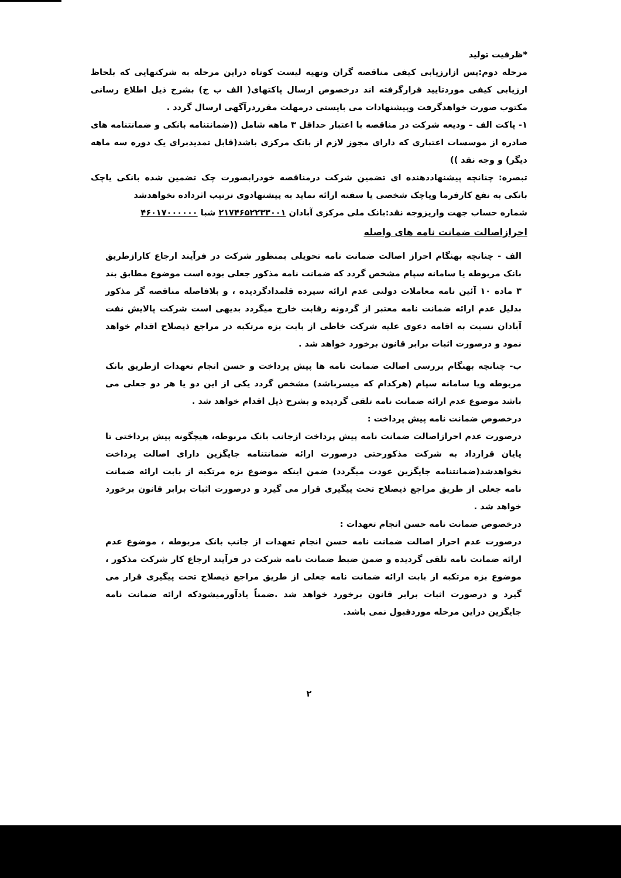*ظرفیت تولید
مرحله دوم:پس ازارزیابی کیفی مناقصه گران وتهیه لیست کوتاه دراین مرحله به شرکتهایی که بلحاظ ارزیابی کیفی موردتایید قرارگرفته اند درخصوص ارسال پاکتهای( الف ب ج) بشرح ذیل اطلاع رسانی مکتوب صورت خواهدگرفت وپیشنهادات می بایستی درمهلت مقرردرآگهی ارسال گردد .
۱- پاکت الف – ودیعه شرکت در مناقصه با اعتبار حداقل ۳ ماهه شامل ((ضمانتنامه بانکی و ضمانتنامه های صادره از موسسات اعتباری که دارای مجوز لازم از بانک مرکزی باشد(قابل تمدیدبرای یک دوره سه ماهه دیگر) و وجه نقد ))
تبصره: چنانچه پیشنهاددهنده ای تضمین شرکت درمناقصه خودرابصورت چک تضمین شده بانکی یاچک بانکی به نفع کارفرما ویاچک شخصی یا سفته ارائه نماید به پیشنهادوی ترتیب اثرداده نخواهدشد
شماره حساب جهت واریزوجه نقد:بانک ملی مرکزی آبادان ۲۱۷۴۶۵۲۲۳۳۰۰۱ شبا ۴۶۰۱۷۰۰۰۰۰۰
احرازاصالت ضمانت نامه های واصله
الف - چنانچه بهنگام احراز اصالت ضمانت نامه تحویلی بمنظور شرکت در فرآیند ارجاع کارازطریق بانک مربوطه یا سامانه سپام مشخص گردد که ضمانت نامه مذکور جعلی بوده است موضوع مطابق بند ۳ ماده ۱۰ آئین نامه معاملات دولتی عدم ارائه سپرده قلمدادگردیده ، و بلافاصله مناقصه گر مذکور بدلیل عدم ارائه ضمانت نامه معتبر از گردونه رقابت خارج میگردد بدیهی است شرکت پالایش نفت آبادان نسبت به اقامه دعوی علیه شرکت خاطی از بابت بزه مرتکبه در مراجع ذیصلاح اقدام خواهد نمود و درصورت اثبات برابر قانون برخورد خواهد شد .
ب- چنانچه بهنگام بررسی اصالت ضمانت نامه ها پیش پرداخت و حسن انجام تعهدات ازطریق بانک مربوطه ویا سامانه سپام (هرکدام که میسرباشد) مشخص گردد یکی از این دو یا هر دو جعلی می باشد موضوع عدم ارائه ضمانت نامه تلقی گردیده و بشرح ذیل اقدام خواهد شد .
درخصوص ضمانت نامه پیش پرداخت :
درصورت عدم احرازاصالت ضمانت نامه پیش پرداخت ازجانب بانک مربوطه، هیچگونه پیش پرداختی تا پایان قرارداد به شرکت مذکورحتی درصورت ارائه ضمانتنامه جایگزین دارای اصالت پرداخت نخواهدشد(ضمانتنامه جایگزین عودت میگردد) ضمن اینکه موضوع بزه مرتکبه از بابت ارائه ضمانت نامه جعلی از طریق مراجع ذیصلاح تحت پیگیری قرار می گیرد و درصورت اثبات برابر قانون برخورد خواهد شد .
درخصوص ضمانت نامه حسن انجام تعهدات :
درصورت عدم احراز اصالت ضمانت نامه حسن انجام تعهدات از جانب بانک مربوطه ، موضوع عدم ارائه ضمانت نامه تلقی گردیده و ضمن ضبط ضمانت نامه شرکت در فرآیند ارجاع کار شرکت مذکور ، موضوع بزه مرتکبه از بابت ارائه ضمانت نامه جعلی از طریق مراجع ذیصلاح تحت پیگیری قرار می گیرد و درصورت اثبات برابر قانون برخورد خواهد شد .ضمناً یادآورمیشودکه ارائه ضمانت نامه جایگزین دراین مرحله موردقبول نمی باشد.
۲